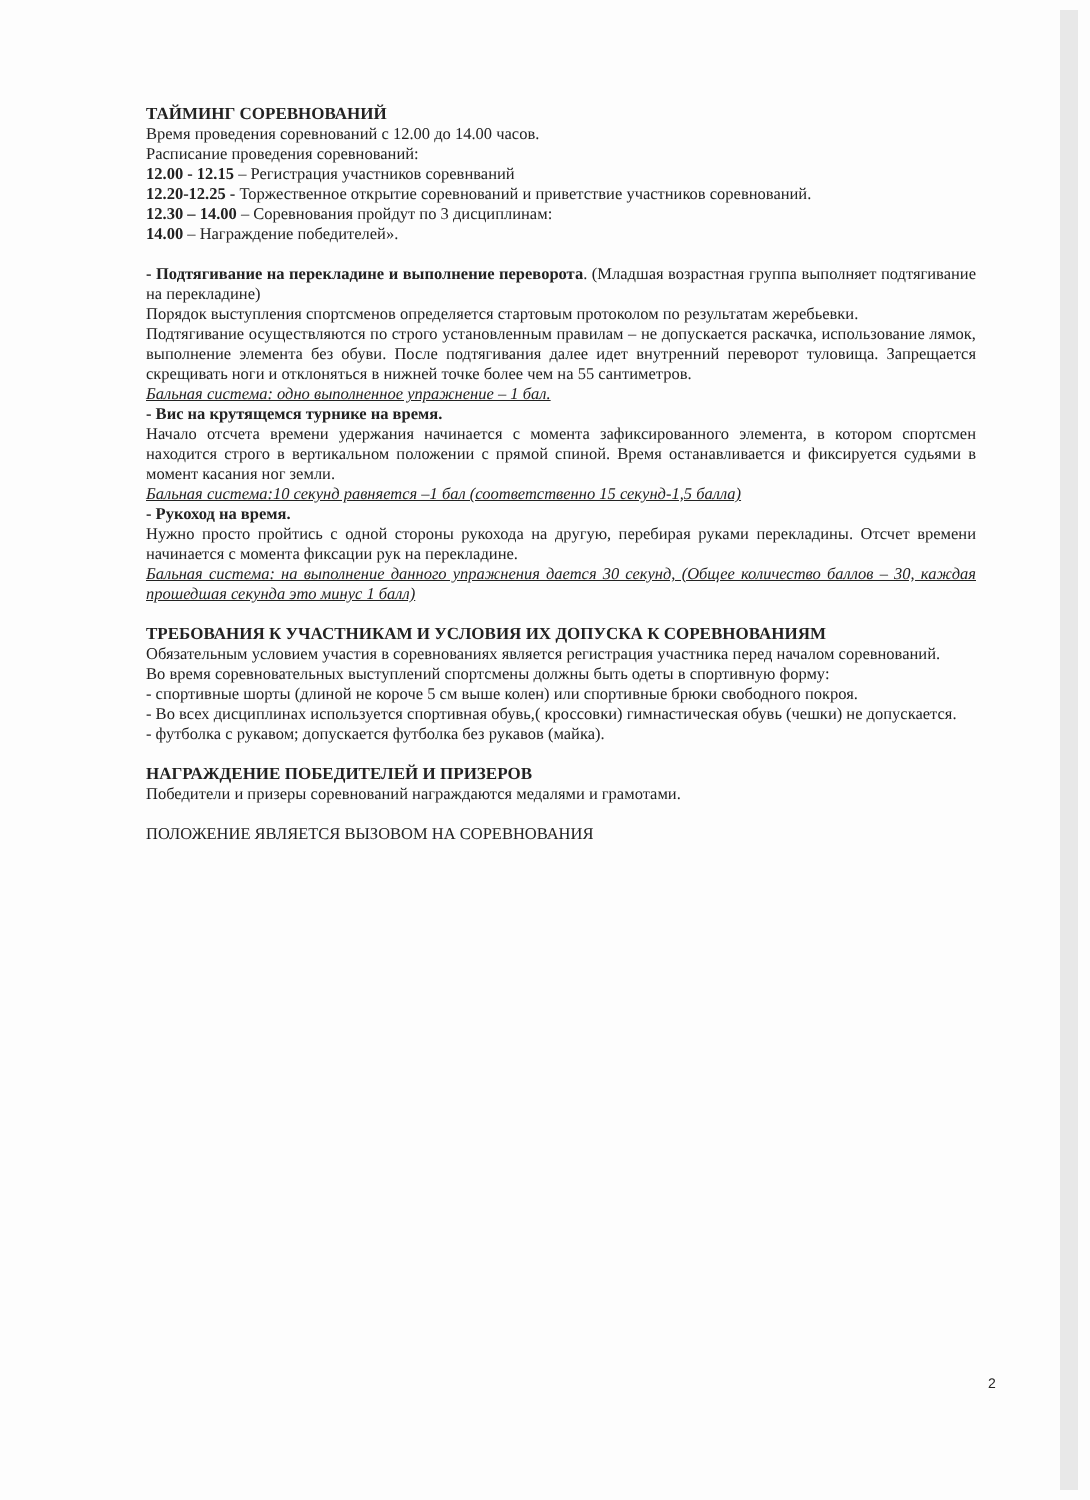ТАЙМИНГ СОРЕВНОВАНИЙ
Время проведения соревнований с 12.00 до 14.00 часов.
Расписание проведения соревнований:
12.00 - 12.15 – Регистрация участников соревнваний
12.20-12.25 - Торжественное открытие соревнований и приветствие участников соревнований.
12.30 – 14.00 – Соревнования пройдут по 3 дисциплинам:
14.00 – Награждение победителей».
- Подтягивание на перекладине и выполнение переворота. (Младшая возрастная группа выполняет подтягивание на перекладине)
Порядок выступления спортсменов определяется стартовым протоколом по результатам жеребьевки.
Подтягивание осуществляются по строго установленным правилам – не допускается раскачка, использование лямок, выполнение элемента без обуви. После подтягивания далее идет внутренний переворот туловища. Запрещается скрещивать ноги и отклоняться в нижней точке более чем на 55 сантиметров.
Бальная система: одно выполненное упражнение – 1 бал.
- Вис на крутящемся турнике на время.
Начало отсчета времени удержания начинается с момента зафиксированного элемента, в котором спортсмен находится строго в вертикальном положении с прямой спиной. Время останавливается и фиксируется судьями в момент касания ног земли.
Бальная система:10 секунд равняется –1 бал (соответственно 15 секунд-1,5 балла)
- Рукоход на время.
Нужно просто пройтись с одной стороны рукохода на другую, перебирая руками перекладины. Отсчет времени начинается с момента фиксации рук на перекладине.
Бальная система: на выполнение данного упражнения дается 30 секунд, (Общее количество баллов – 30, каждая прошедшая секунда это минус 1 балл)
ТРЕБОВАНИЯ К УЧАСТНИКАМ И УСЛОВИЯ ИХ ДОПУСКА К СОРЕВНОВАНИЯМ
Обязательным условием участия в соревнованиях является регистрация участника перед началом соревнований.
Во время соревновательных выступлений спортсмены должны быть одеты в спортивную форму:
- спортивные шорты (длиной не короче 5 см выше колен) или спортивные брюки свободного покроя.
- Во всех дисциплинах используется спортивная обувь,( кроссовки) гимнастическая обувь (чешки) не допускается.
- футболка с рукавом; допускается футболка без рукавов (майка).
НАГРАЖДЕНИЕ ПОБЕДИТЕЛЕЙ И ПРИЗЕРОВ
Победители и призеры соревнований награждаются медалями и грамотами.
ПОЛОЖЕНИЕ ЯВЛЯЕТСЯ ВЫЗОВОМ НА СОРЕВНОВАНИЯ
2